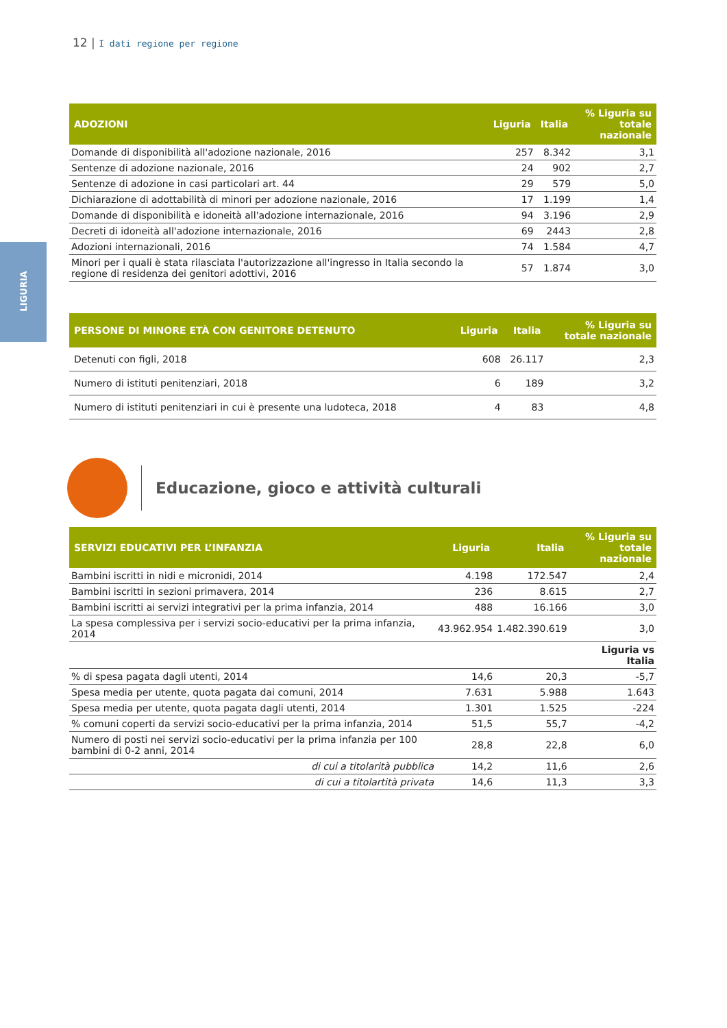12 | I dati regione per regione
LIGURIA
| ADOZIONI | Liguria | Italia | % Liguria su totale nazionale |
| --- | --- | --- | --- |
| Domande di disponibilità all'adozione nazionale, 2016 | 257 | 8.342 | 3,1 |
| Sentenze di adozione nazionale, 2016 | 24 | 902 | 2,7 |
| Sentenze di adozione in casi particolari art. 44 | 29 | 579 | 5,0 |
| Dichiarazione di adottabilità di minori per adozione nazionale, 2016 | 17 | 1.199 | 1,4 |
| Domande di disponibilità e idoneità all'adozione internazionale, 2016 | 94 | 3.196 | 2,9 |
| Decreti di idoneità all'adozione internazionale, 2016 | 69 | 2443 | 2,8 |
| Adozioni internazionali, 2016 | 74 | 1.584 | 4,7 |
| Minori per i quali è stata rilasciata l'autorizzazione all'ingresso in Italia secondo la regione di residenza dei genitori adottivi, 2016 | 57 | 1.874 | 3,0 |
| PERSONE DI MINORE ETÀ CON GENITORE DETENUTO | Liguria | Italia | % Liguria su totale nazionale |
| --- | --- | --- | --- |
| Detenuti con figli, 2018 | 608 | 26.117 | 2,3 |
| Numero di istituti penitenziari, 2018 | 6 | 189 | 3,2 |
| Numero di istituti penitenziari in cui è presente una ludoteca, 2018 | 4 | 83 | 4,8 |
Educazione, gioco e attività culturali
| SERVIZI EDUCATIVI PER L’INFANZIA | Liguria | Italia | % Liguria su totale nazionale |
| --- | --- | --- | --- |
| Bambini iscritti in nidi e micronidi, 2014 | 4.198 | 172.547 | 2,4 |
| Bambini iscritti in sezioni primavera, 2014 | 236 | 8.615 | 2,7 |
| Bambini iscritti ai servizi integrativi per la prima infanzia, 2014 | 488 | 16.166 | 3,0 |
| La spesa complessiva per i servizi socio-educativi per la prima infanzia, 2014 | 43.962.954 | 1.482.390.619 | 3,0 |
| | | | Liguria vs Italia |
| % di spesa pagata dagli utenti, 2014 | 14,6 | 20,3 | -5,7 |
| Spesa media per utente, quota pagata dai comuni, 2014 | 7.631 | 5.988 | 1.643 |
| Spesa media per utente, quota pagata dagli utenti, 2014 | 1.301 | 1.525 | -224 |
| % comuni coperti da servizi socio-educativi per la prima infanzia, 2014 | 51,5 | 55,7 | -4,2 |
| Numero di posti nei servizi socio-educativi per la prima infanzia per 100 bambini di 0-2 anni, 2014 | 28,8 | 22,8 | 6,0 |
| di cui a titolarità pubblica | 14,2 | 11,6 | 2,6 |
| di cui a titolartità privata | 14,6 | 11,3 | 3,3 |